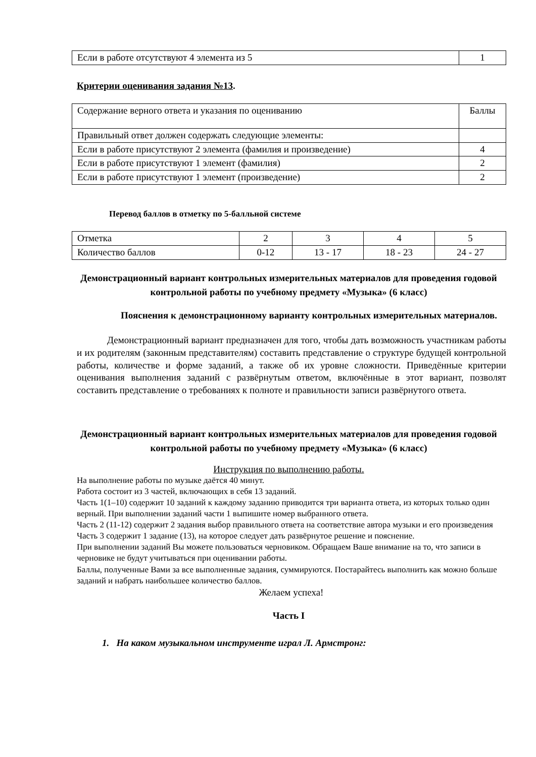| Если в работе отсутствуют 4 элемента из 5 | 1 |
Критерии оценивания задания №13.
| Содержание верного ответа и указания по оцениванию | Баллы |
| Правильный ответ должен содержать следующие элементы: | |
| Если в работе присутствуют 2 элемента (фамилия и произведение) | 4 |
| Если в работе присутствуют 1 элемент (фамилия) | 2 |
| Если в работе присутствуют 1 элемент (произведение) | 2 |
Перевод баллов в отметку по 5-балльной системе
| Отметка | 2 | 3 | 4 | 5 |
| Количество баллов | 0-12 | 13 - 17 | 18 - 23 | 24 - 27 |
Демонстрационный вариант контрольных измерительных материалов для проведения годовой контрольной работы по учебному предмету «Музыка» (6 класс)
Пояснения к демонстрационному варианту контрольных измерительных материалов.
Демонстрационный вариант предназначен для того, чтобы дать возможность участникам работы и их родителям (законным представителям) составить представление о структуре будущей контрольной работы, количестве и форме заданий, а также об их уровне сложности. Приведённые критерии оценивания выполнения заданий с развёрнутым ответом, включённые в этот вариант, позволят составить представление о требованиях к полноте и правильности записи развёрнутого ответа.
Демонстрационный вариант контрольных измерительных материалов для проведения годовой контрольной работы по учебному предмету «Музыка» (6 класс)
Инструкция по выполнению работы.
На выполнение работы по музыке даётся 40 минут.
Работа состоит из 3 частей, включающих в себя 13 заданий.
Часть 1(1–10) содержит 10 заданий к каждому заданию приводится три варианта ответа, из которых только один верный. При выполнении заданий части 1 выпишите номер выбранного ответа.
Часть 2 (11-12) содержит 2 задания выбор правильного ответа на соответствие автора музыки и его произведения
Часть 3 содержит 1 задание (13), на которое следует дать развёрнутое решение и пояснение.
При выполнении заданий Вы можете пользоваться черновиком. Обращаем Ваше внимание на то, что записи в черновике не будут учитываться при оценивании работы.
Баллы, полученные Вами за все выполненные задания, суммируются. Постарайтесь выполнить как можно больше заданий и набрать наибольшее количество баллов.
Желаем успеха!
Часть I
1. На каком музыкальном инструменте играл Л. Армстронг: